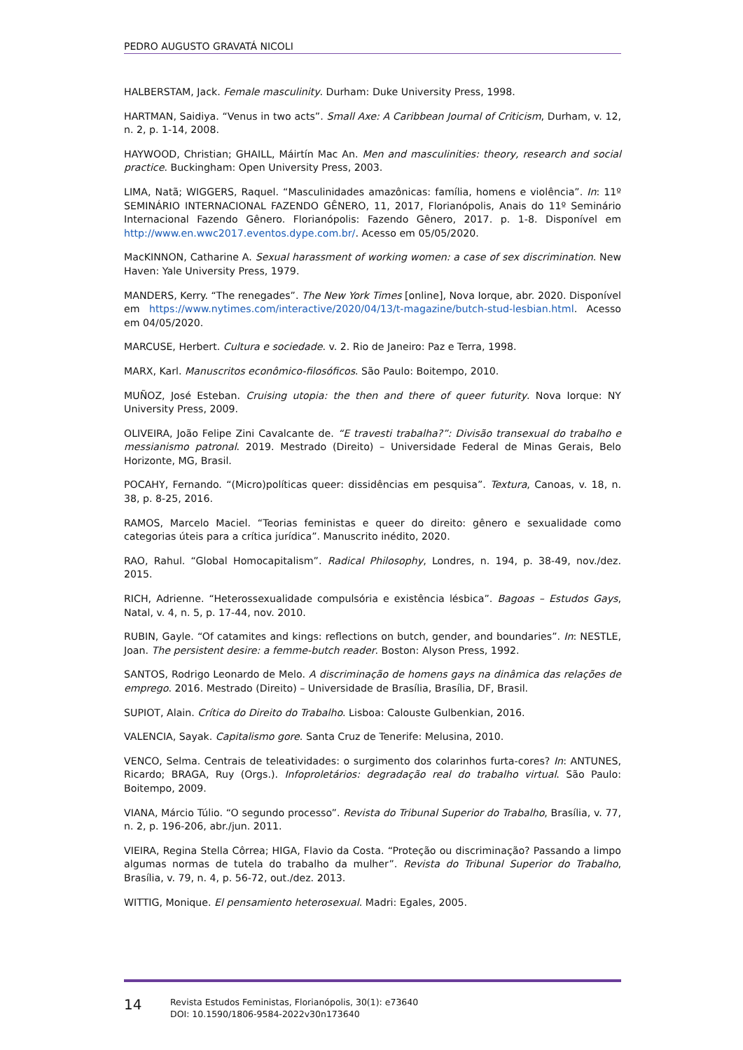PEDRO AUGUSTO GRAVATÁ NICOLI
HALBERSTAM, Jack. Female masculinity. Durham: Duke University Press, 1998.
HARTMAN, Saidiya. “Venus in two acts”. Small Axe: A Caribbean Journal of Criticism, Durham, v. 12, n. 2, p. 1-14, 2008.
HAYWOOD, Christian; GHAILL, Máirtín Mac An. Men and masculinities: theory, research and social practice. Buckingham: Open University Press, 2003.
LIMA, Natã; WIGGERS, Raquel. “Masculinidades amazônicas: família, homens e violência”. In: 11º SEMINÁRIO INTERNACIONAL FAZENDO GÊNERO, 11, 2017, Florianópolis, Anais do 11º Seminário Internacional Fazendo Gênero. Florianópolis: Fazendo Gênero, 2017. p. 1-8. Disponível em http://www.en.wwc2017.eventos.dype.com.br/. Acesso em 05/05/2020.
MacKINNON, Catharine A. Sexual harassment of working women: a case of sex discrimination. New Haven: Yale University Press, 1979.
MANDERS, Kerry. “The renegades”. The New York Times [online], Nova Iorque, abr. 2020. Disponível em https://www.nytimes.com/interactive/2020/04/13/t-magazine/butch-stud-lesbian.html. Acesso em 04/05/2020.
MARCUSE, Herbert. Cultura e sociedade. v. 2. Rio de Janeiro: Paz e Terra, 1998.
MARX, Karl. Manuscritos econômico-filosóficos. São Paulo: Boitempo, 2010.
MUÑOZ, José Esteban. Cruising utopia: the then and there of queer futurity. Nova Iorque: NY University Press, 2009.
OLIVEIRA, João Felipe Zini Cavalcante de. “E travesti trabalha?”: Divisão transexual do trabalho e messianismo patronal. 2019. Mestrado (Direito) – Universidade Federal de Minas Gerais, Belo Horizonte, MG, Brasil.
POCAHY, Fernando. “(Micro)políticas queer: dissidências em pesquisa”. Textura, Canoas, v. 18, n. 38, p. 8-25, 2016.
RAMOS, Marcelo Maciel. “Teorias feministas e queer do direito: gênero e sexualidade como categorias úteis para a crítica jurídica”. Manuscrito inédito, 2020.
RAO, Rahul. “Global Homocapitalism”. Radical Philosophy, Londres, n. 194, p. 38-49, nov./dez. 2015.
RICH, Adrienne. “Heterossexualidade compulsória e existência lésbica”. Bagoas – Estudos Gays, Natal, v. 4, n. 5, p. 17-44, nov. 2010.
RUBIN, Gayle. “Of catamites and kings: reflections on butch, gender, and boundaries”. In: NESTLE, Joan. The persistent desire: a femme-butch reader. Boston: Alyson Press, 1992.
SANTOS, Rodrigo Leonardo de Melo. A discriminação de homens gays na dinâmica das relações de emprego. 2016. Mestrado (Direito) – Universidade de Brasília, Brasília, DF, Brasil.
SUPIOT, Alain. Crítica do Direito do Trabalho. Lisboa: Calouste Gulbenkian, 2016.
VALENCIA, Sayak. Capitalismo gore. Santa Cruz de Tenerife: Melusina, 2010.
VENCO, Selma. Centrais de teleatividades: o surgimento dos colarinhos furta-cores? In: ANTUNES, Ricardo; BRAGA, Ruy (Orgs.). Infoproletários: degradação real do trabalho virtual. São Paulo: Boitempo, 2009.
VIANA, Márcio Túlio. “O segundo processo”. Revista do Tribunal Superior do Trabalho, Brasília, v. 77, n. 2, p. 196-206, abr./jun. 2011.
VIEIRA, Regina Stella Côrrea; HIGA, Flavio da Costa. “Proteção ou discriminação? Passando a limpo algumas normas de tutela do trabalho da mulher”. Revista do Tribunal Superior do Trabalho, Brasília, v. 79, n. 4, p. 56-72, out./dez. 2013.
WITTIG, Monique. El pensamiento heterosexual. Madri: Egales, 2005.
14
Revista Estudos Feministas, Florianópolis, 30(1): e73640
DOI: 10.1590/1806-9584-2022v30n173640